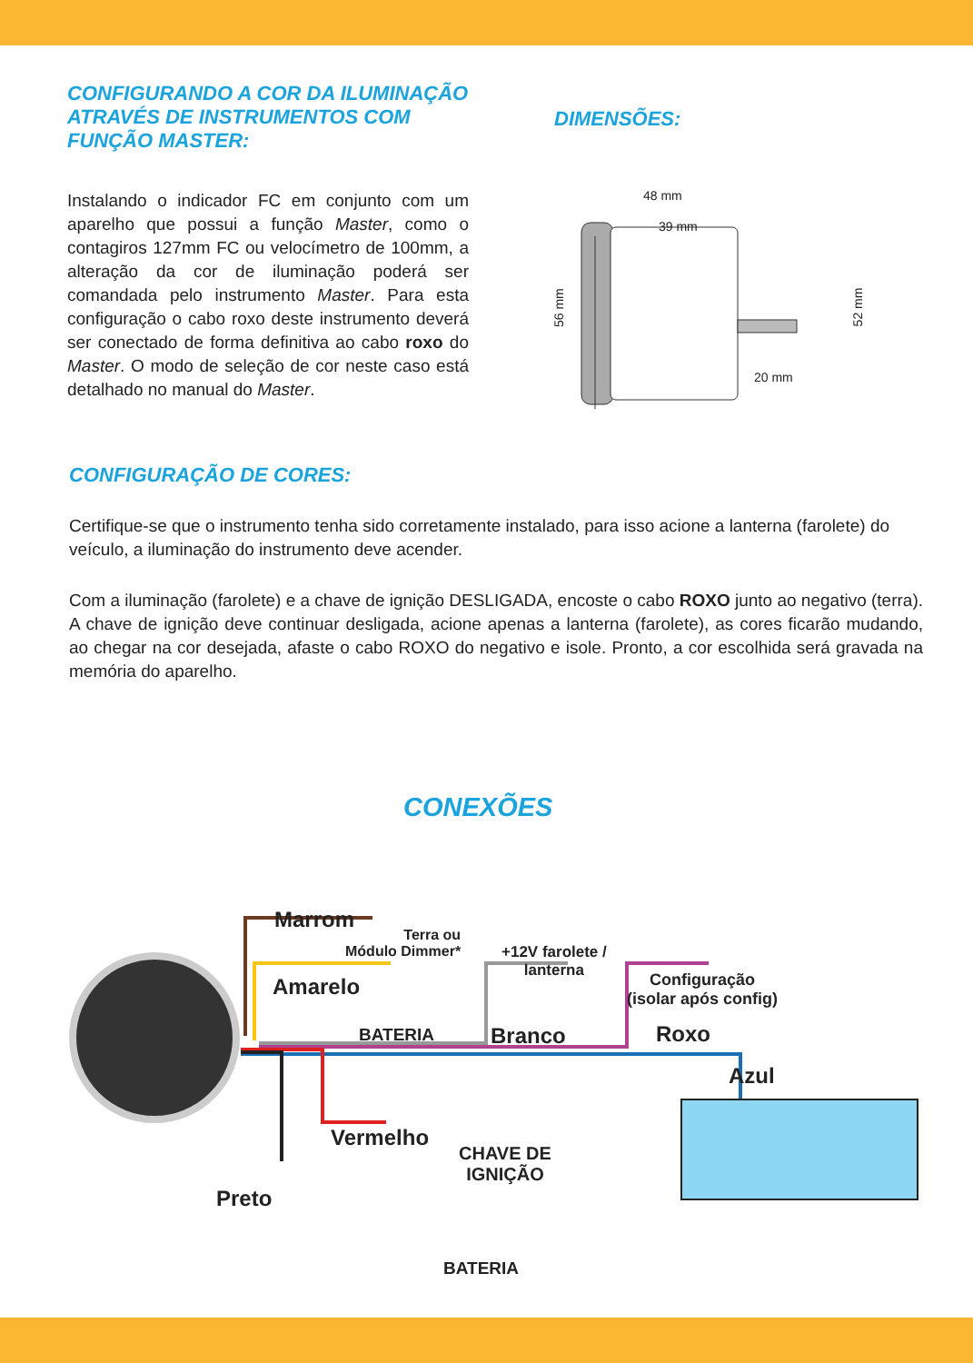CONFIGURANDO A COR DA ILUMINAÇÃO ATRAVÉS DE INSTRUMENTOS COM FUNÇÃO MASTER:
Instalando o indicador FC em conjunto com um aparelho que possui a função Master, como o contagiros 127mm FC ou velocímetro de 100mm, a alteração da cor de iluminação poderá ser comandada pelo instrumento Master. Para esta configuração o cabo roxo deste instrumento deverá ser conectado de forma definitiva ao cabo roxo do Master. O modo de seleção de cor neste caso está detalhado no manual do Master.
DIMENSÕES:
48 mm
39 mm
20 mm
56 mm
52 mm
CONFIGURAÇÃO DE CORES:
Certifique-se que o instrumento tenha sido corretamente instalado, para isso acione a lanterna (farolete) do veículo, a iluminação do instrumento deve acender.
Com a iluminação (farolete) e a chave de ignição DESLIGADA, encoste o cabo ROXO junto ao negativo (terra). A chave de ignição deve continuar desligada, acione apenas a lanterna (farolete), as cores ficarão mudando, ao chegar na cor desejada, afaste o cabo ROXO do negativo e isole. Pronto, a cor escolhida será gravada na memória do aparelho.
CONEXÕES
Marrom
Terra ou
Módulo Dimmer*
+12V farolete /
lanterna
Configuração
(isolar após config)
Amarelo
BATERIA Branco Roxo
Azul
Vermelho
CHAVE DE
IGNIÇÃO
Preto
BATERIA